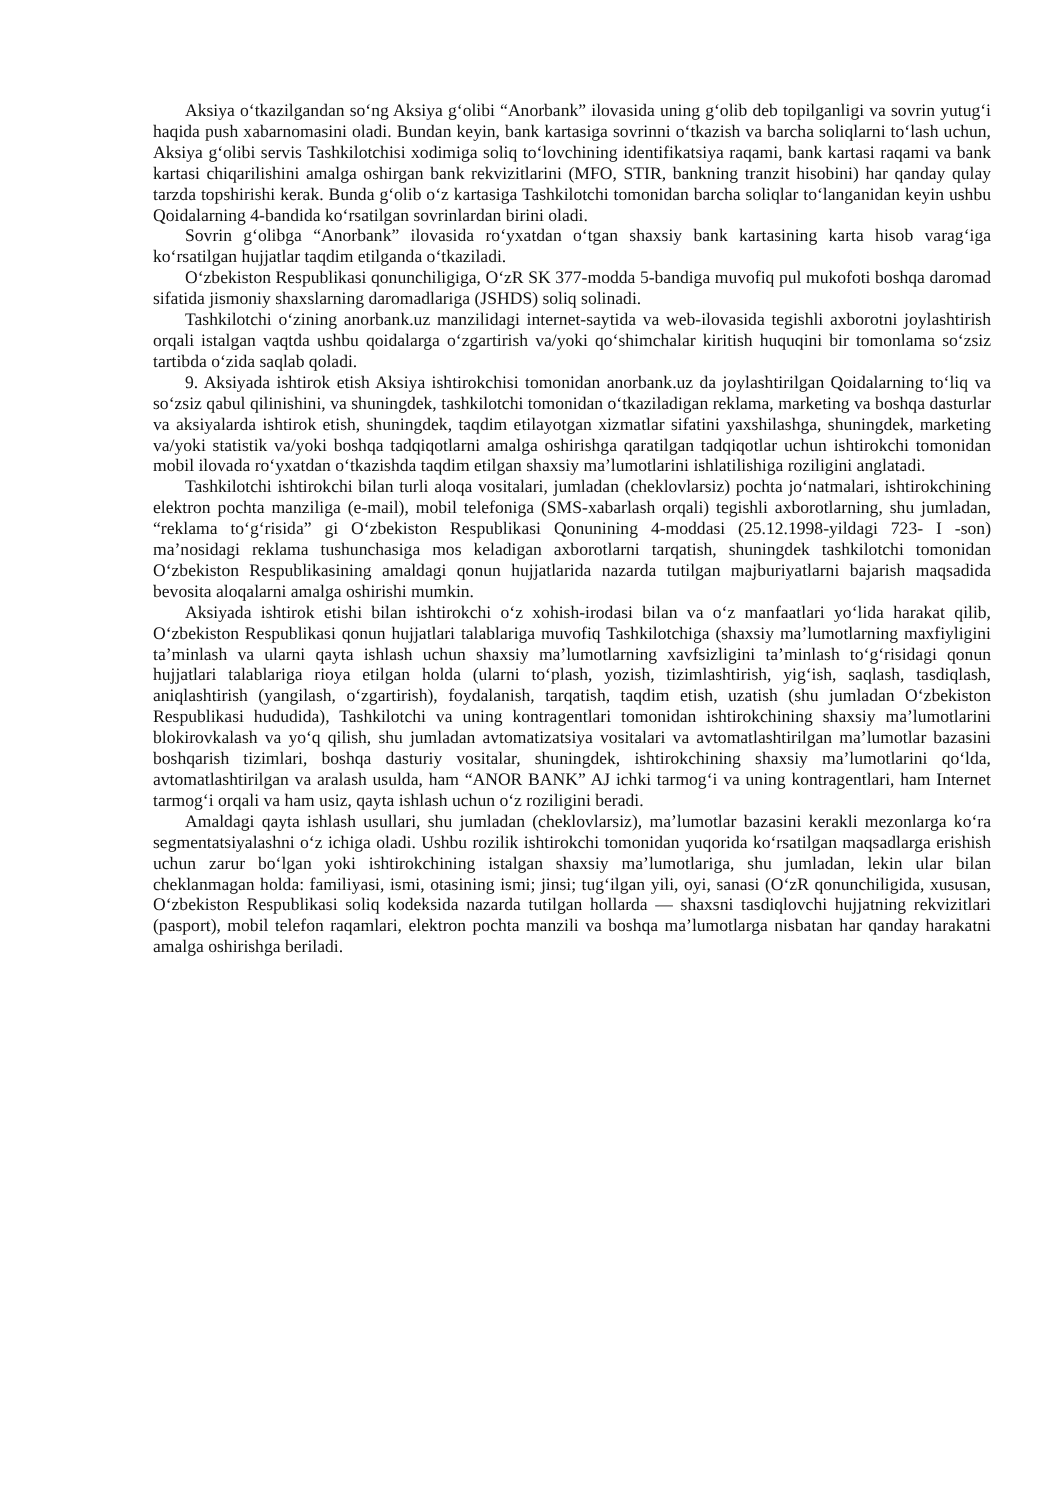Aksiya o‘tkazilgandan so‘ng Aksiya g‘olibi “Anorbank” ilovasida uning g‘olib deb topilganligi va sovrin yutug‘i haqida push xabarnomasini oladi. Bundan keyin, bank kartasiga sovrinni o‘tkazish va barcha soliqlarni to‘lash uchun, Aksiya g‘olibi servis Tashkilotchisi xodimiga soliq to‘lovchining identifikatsiya raqami, bank kartasi raqami va bank kartasi chiqarilishini amalga oshirgan bank rekvizitlarini (MFO, STIR, bankning tranzit hisobini) har qanday qulay tarzda topshirishi kerak. Bunda g‘olib o‘z kartasiga Tashkilotchi tomonidan barcha soliqlar to‘langanidan keyin ushbu Qoidalarning 4-bandida ko‘rsatilgan sovrinlardan birini oladi.
Sovrin g‘olibga “Anorbank” ilovasida ro‘yxatdan o‘tgan shaxsiy bank kartasining karta hisob varag‘iga ko‘rsatilgan hujjatlar taqdim etilganda o‘tkaziladi.
O‘zbekiston Respublikasi qonunchiligiga, O‘zR SK 377-modda 5-bandiga muvofiq pul mukofoti boshqa daromad sifatida jismoniy shaxslarning daromadlariga (JSHDS) soliq solinadi.
Tashkilotchi o‘zining anorbank.uz manzilidagi internet-saytida va web-ilovasida tegishli axborotni joylashtirish orqali istalgan vaqtda ushbu qoidalarga o‘zgartirish va/yoki qo‘shimchalar kiritish huquqini bir tomonlama so‘zsiz tartibda o‘zida saqlab qoladi.
9. Aksiyada ishtirok etish Aksiya ishtirokchisi tomonidan anorbank.uz da joylashtirilgan Qoidalarning to‘liq va so‘zsiz qabul qilinishini, va shuningdek, tashkilotchi tomonidan o‘tkaziladigan reklama, marketing va boshqa dasturlar va aksiyalarda ishtirok etish, shuningdek, taqdim etilayotgan xizmatlar sifatini yaxshilashga, shuningdek, marketing va/yoki statistik va/yoki boshqa tadqiqotlarni amalga oshirishga qaratilgan tadqiqotlar uchun ishtirokchi tomonidan mobil ilovada ro‘yxatdan o‘tkazishda taqdim etilgan shaxsiy ma’lumotlarini ishlatilishiga roziligini anglatadi.
Tashkilotchi ishtirokchi bilan turli aloqa vositalari, jumladan (cheklovlarsiz) pochta jo‘natmalari, ishtirokchining elektron pochta manziliga (e-mail), mobil telefoniga (SMS-xabarlash orqali) tegishli axborotlarning, shu jumladan, “reklama to‘g‘risida” gi O‘zbekiston Respublikasi Qonunining 4-moddasi (25.12.1998-yildagi 723- I -son) ma’nosidagi reklama tushunchasiga mos keladigan axborotlarni tarqatish, shuningdek tashkilotchi tomonidan O‘zbekiston Respublikasining amaldagi qonun hujjatlarida nazarda tutilgan majburiyatlarni bajarish maqsadida bevosita aloqalarni amalga oshirishi mumkin.
Aksiyada ishtirok etishi bilan ishtirokchi o‘z xohish-irodasi bilan va o‘z manfaatlari yo‘lida harakat qilib, O‘zbekiston Respublikasi qonun hujjatlari talablariga muvofiq Tashkilotchiga (shaxsiy ma’lumotlarning maxfiyligini ta’minlash va ularni qayta ishlash uchun shaxsiy ma’lumotlarning xavfsizligini ta’minlash to‘g‘risidagi qonun hujjatlari talablariga rioya etilgan holda (ularni to‘plash, yozish, tizimlashtirish, yig‘ish, saqlash, tasdiqlash, aniqlashtirish (yangilash, o‘zgartirish), foydalanish, tarqatish, taqdim etish, uzatish (shu jumladan O‘zbekiston Respublikasi hududida), Tashkilotchi va uning kontragentlari tomonidan ishtirokchining shaxsiy ma’lumotlarini blokirovkalash va yo‘q qilish, shu jumladan avtomatizatsiya vositalari va avtomatlashtirilgan ma’lumotlar bazasini boshqarish tizimlari, boshqa dasturiy vositalar, shuningdek, ishtirokchining shaxsiy ma’lumotlarini qo‘lda, avtomatlashtirilgan va aralash usulda, ham “ANOR BANK” AJ ichki tarmog‘i va uning kontragentlari, ham Internet tarmog‘i orqali va ham usiz, qayta ishlash uchun o‘z roziligini beradi.
Amaldagi qayta ishlash usullari, shu jumladan (cheklovlarsiz), ma’lumotlar bazasini kerakli mezonlarga ko‘ra segmentatsiyalashni o‘z ichiga oladi. Ushbu rozilik ishtirokchi tomonidan yuqorida ko‘rsatilgan maqsadlarga erishish uchun zarur bo‘lgan yoki ishtirokchining istalgan shaxsiy ma’lumotlariga, shu jumladan, lekin ular bilan cheklanmagan holda: familiyasi, ismi, otasining ismi; jinsi; tug‘ilgan yili, oyi, sanasi (O‘zR qonunchiligida, xususan, O‘zbekiston Respublikasi soliq kodeksida nazarda tutilgan hollarda — shaxsni tasdiqlovchi hujjatning rekvizitlari (pasport), mobil telefon raqamlari, elektron pochta manzili va boshqa ma’lumotlarga nisbatan har qanday harakatni amalga oshirishga beriladi.